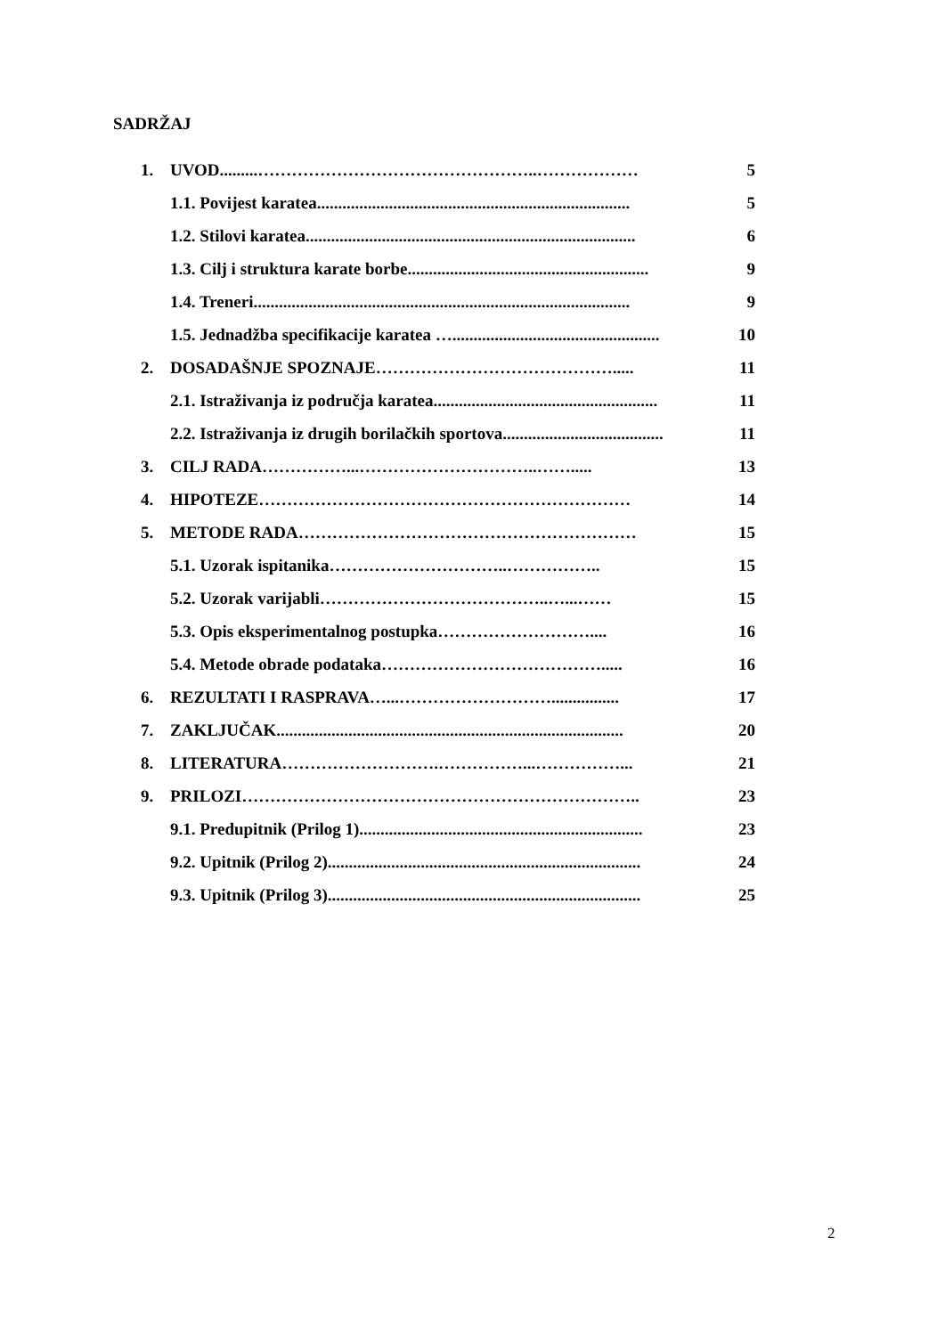SADRŽAJ
1. UVOD.........…………………………………………..……………… 5
1.1. Povijest karatea.......................................................................... 5
1.2. Stilovi karatea.............................................................................. 6
1.3. Cilj i struktura karate borbe......................................................... 9
1.4. Treneri......................................................................................... 9
1.5. Jednadžba specifikacije karatea …................................................. 10
2. DOSADAŠNJE SPOZNAJE……………………………………..... 11
2.1. Istraživanja iz područja karatea..................................................... 11
2.2. Istraživanja iz drugih borilačkih sportova...................................... 11
3. CILJ RADA……………...…………………………..……..... 13
4. HIPOTEZE………………………………………………………… 14
5. METODE RADA…………………………………………………… 15
5.1. Uzorak ispitanika…………………………..…………….. 15
5.2. Uzorak varijabli…………………………………..…...…… 15
5.3. Opis eksperimentalnog postupka……………………….... 16
5.4. Metode obrade podataka…………………………………..... 16
6. REZULTATI I RASPRAVA…...………………………................ 17
7. ZAKLJUČAK.................................................................................. 20
8. LITERATURA……………………….……………...……………... 21
9. PRILOZI…………………………………………………………….. 23
9.1. Predupitnik (Prilog 1)................................................................... 23
9.2. Upitnik (Prilog 2).......................................................................... 24
9.3. Upitnik (Prilog 3).......................................................................... 25
2